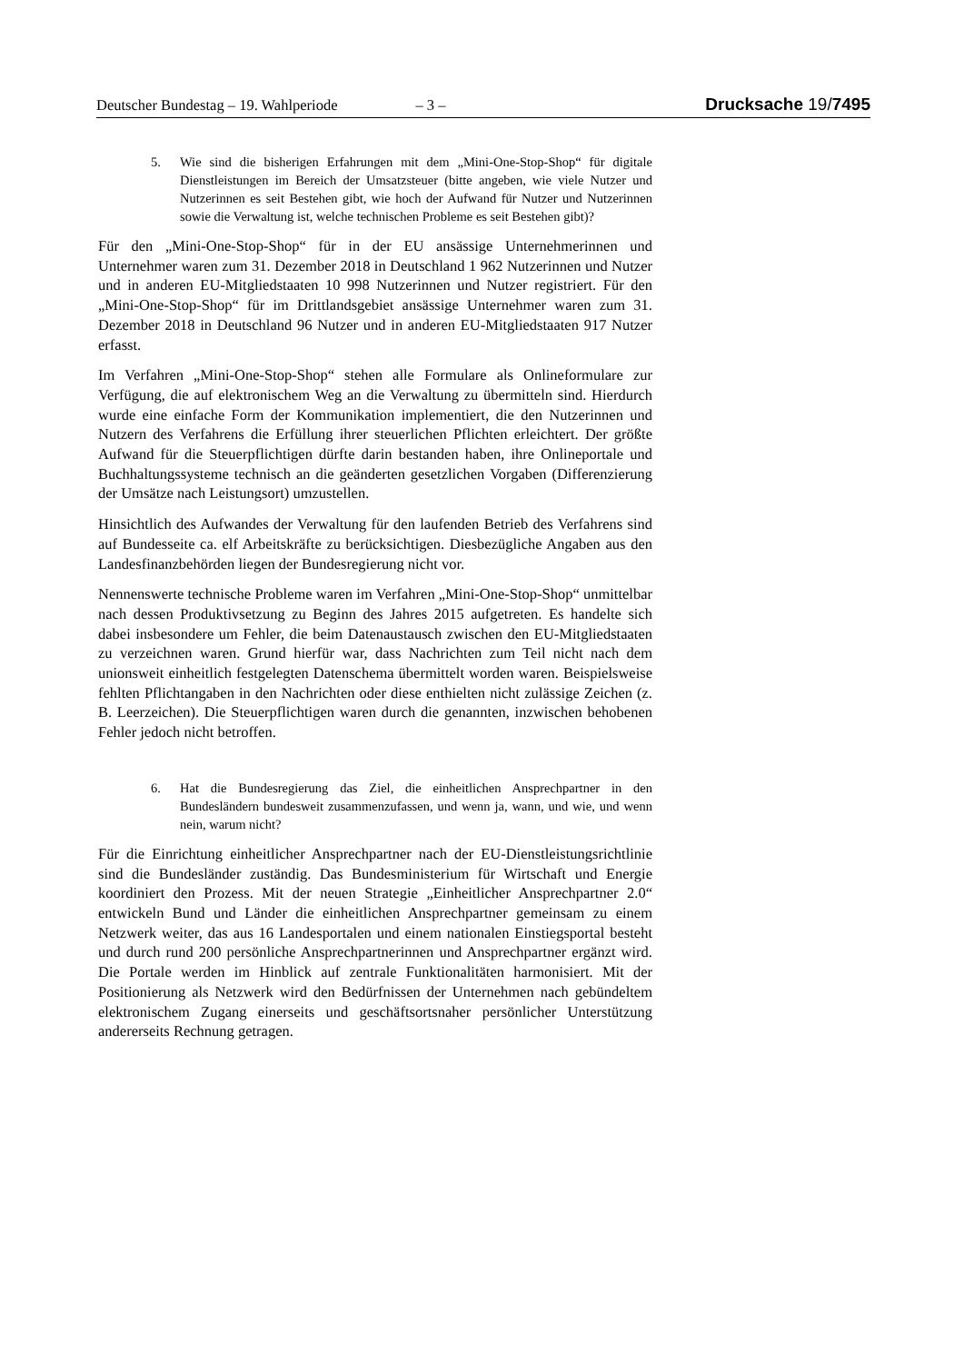Deutscher Bundestag – 19. Wahlperiode – 3 – Drucksache 19/7495
5. Wie sind die bisherigen Erfahrungen mit dem „Mini-One-Stop-Shop“ für digitale Dienstleistungen im Bereich der Umsatzsteuer (bitte angeben, wie viele Nutzer und Nutzerinnen es seit Bestehen gibt, wie hoch der Aufwand für Nutzer und Nutzerinnen sowie die Verwaltung ist, welche technischen Probleme es seit Bestehen gibt)?
Für den „Mini-One-Stop-Shop“ für in der EU ansässige Unternehmerinnen und Unternehmer waren zum 31. Dezember 2018 in Deutschland 1 962 Nutzerinnen und Nutzer und in anderen EU-Mitgliedstaaten 10 998 Nutzerinnen und Nutzer registriert. Für den „Mini-One-Stop-Shop“ für im Drittlandsgebiet ansässige Unternehmer waren zum 31. Dezember 2018 in Deutschland 96 Nutzer und in anderen EU-Mitgliedstaaten 917 Nutzer erfasst.
Im Verfahren „Mini-One-Stop-Shop“ stehen alle Formulare als Onlineformulare zur Verfügung, die auf elektronischem Weg an die Verwaltung zu übermitteln sind. Hierdurch wurde eine einfache Form der Kommunikation implementiert, die den Nutzerinnen und Nutzern des Verfahrens die Erfüllung ihrer steuerlichen Pflichten erleichtert. Der größte Aufwand für die Steuerpflichtigen dürfte darin bestanden haben, ihre Onlineportale und Buchhaltungssysteme technisch an die geänderten gesetzlichen Vorgaben (Differenzierung der Umsätze nach Leistungsort) umzustellen.
Hinsichtlich des Aufwandes der Verwaltung für den laufenden Betrieb des Verfahrens sind auf Bundesseite ca. elf Arbeitskräfte zu berücksichtigen. Diesbezügliche Angaben aus den Landesfinanzbehörden liegen der Bundesregierung nicht vor.
Nennenswerte technische Probleme waren im Verfahren „Mini-One-Stop-Shop“ unmittelbar nach dessen Produktivsetzung zu Beginn des Jahres 2015 aufgetreten. Es handelte sich dabei insbesondere um Fehler, die beim Datenaustausch zwischen den EU-Mitgliedstaaten zu verzeichnen waren. Grund hierfür war, dass Nachrichten zum Teil nicht nach dem unionsweit einheitlich festgelegten Datenschema übermittelt worden waren. Beispielsweise fehlten Pflichtangaben in den Nachrichten oder diese enthielten nicht zulässige Zeichen (z. B. Leerzeichen). Die Steuerpflichtigen waren durch die genannten, inzwischen behobenen Fehler jedoch nicht betroffen.
6. Hat die Bundesregierung das Ziel, die einheitlichen Ansprechpartner in den Bundesländern bundesweit zusammenzufassen, und wenn ja, wann, und wie, und wenn nein, warum nicht?
Für die Einrichtung einheitlicher Ansprechpartner nach der EU-Dienstleistungsrichtlinie sind die Bundesländer zuständig. Das Bundesministerium für Wirtschaft und Energie koordiniert den Prozess. Mit der neuen Strategie „Einheitlicher Ansprechpartner 2.0“ entwickeln Bund und Länder die einheitlichen Ansprechpartner gemeinsam zu einem Netzwerk weiter, das aus 16 Landesportalen und einem nationalen Einstiegsportal besteht und durch rund 200 persönliche Ansprechpartnerinnen und Ansprechpartner ergänzt wird. Die Portale werden im Hinblick auf zentrale Funktionalitäten harmonisiert. Mit der Positionierung als Netzwerk wird den Bedürfnissen der Unternehmen nach gebündeltem elektronischem Zugang einerseits und geschäftsortsnaher persönlicher Unterstützung andererseits Rechnung getragen.